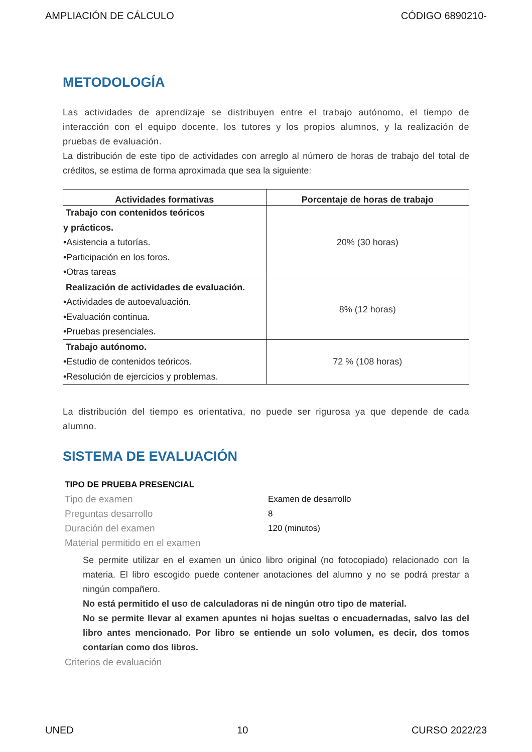AMPLIACIÓN DE CÁLCULO CÓDIGO 6890210-
METODOLOGÍA
Las actividades de aprendizaje se distribuyen entre el trabajo autónomo, el tiempo de interacción con el equipo docente, los tutores y los propios alumnos, y la realización de pruebas de evaluación.
La distribución de este tipo de actividades con arreglo al número de horas de trabajo del total de créditos, se estima de forma aproximada que sea la siguiente:
| Actividades formativas | Porcentaje de horas de trabajo |
| --- | --- |
| Trabajo con contenidos teóricos y prácticos. •Asistencia a tutorías. •Participación en los foros. •Otras tareas | 20% (30 horas) |
| Realización de actividades de evaluación. •Actividades de autoevaluación. •Evaluación continua. •Pruebas presenciales. | 8% (12 horas) |
| Trabajo autónomo. •Estudio de contenidos teóricos. •Resolución de ejercicios y problemas. | 72 % (108 horas) |
La distribución del tiempo es orientativa, no puede ser rigurosa ya que depende de cada alumno.
SISTEMA DE EVALUACIÓN
TIPO DE PRUEBA PRESENCIAL
Tipo de examen Examen de desarrollo
Preguntas desarrollo 8
Duración del examen 120 (minutos)
Material permitido en el examen
Se permite utilizar en el examen un único libro original (no fotocopiado) relacionado con la materia. El libro escogido puede contener anotaciones del alumno y no se podrá prestar a ningún compañero.
No está permitido el uso de calculadoras ni de ningún otro tipo de material.
No se permite llevar al examen apuntes ni hojas sueltas o encuadernadas, salvo las del libro antes mencionado. Por libro se entiende un solo volumen, es decir, dos tomos contarían como dos libros.
Criterios de evaluación
UNED 10 CURSO 2022/23